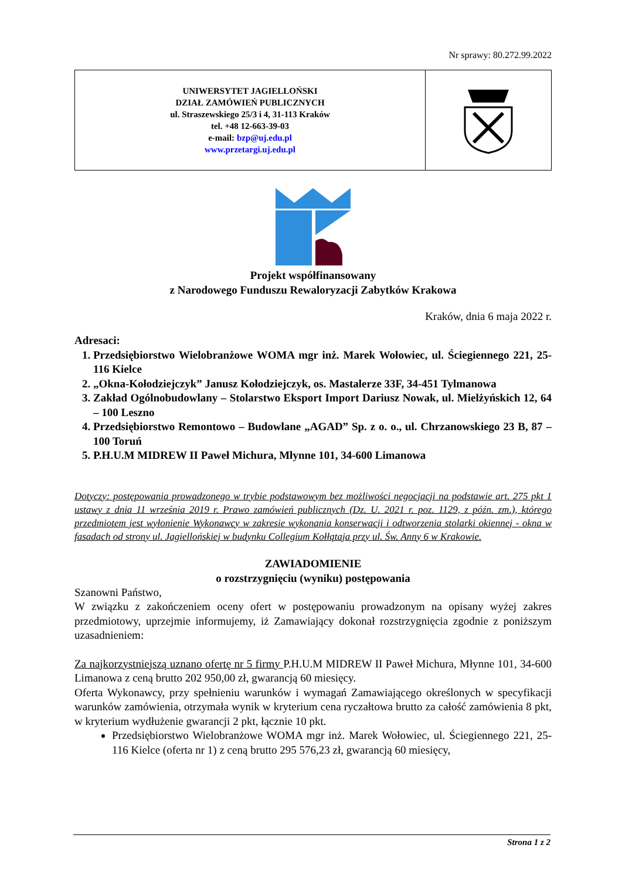Nr sprawy: 80.272.99.2022
| UNIWERSYTET JAGIELLOŃSKI DZIAŁ ZAMÓWIEŃ PUBLICZNYCH ul. Straszewskiego 25/3 i 4, 31-113 Kraków tel. +48 12-663-39-03 e-mail: bzp@uj.edu.pl www.przetargi.uj.edu.pl | |
Projekt współfinansowany
z Narodowego Funduszu Rewaloryzacji Zabytków Krakowa
Kraków, dnia 6 maja 2022 r.
Adresaci:
1. Przedsiębiorstwo Wielobranżowe WOMA mgr inż. Marek Wołowiec, ul. Ściegiennego 221, 25- 116 Kielce
2. „Okna-Kołodziejczyk” Janusz Kołodziejczyk, os. Mastalerze 33F, 34-451 Tylmanowa
3. Zakład Ogólnobudowlany – Stolarstwo Eksport Import Dariusz Nowak, ul. Mielżyńskich 12, 64 – 100 Leszno
4. Przedsiębiorstwo Remontowo – Budowlane „AGAD” Sp. z o. o., ul. Chrzanowskiego 23 B, 87 – 100 Toruń
5. P.H.U.M MIDREW II Paweł Michura, Młynne 101, 34-600 Limanowa
Dotyczy: postępowania prowadzonego w trybie podstawowym bez możliwości negocjacji na podstawie art. 275 pkt 1 ustawy z dnia 11 września 2019 r. Prawo zamówień publicznych (Dz. U. 2021 r. poz. 1129, z późn. zm.), którego przedmiotem jest wyłonienie Wykonawcy w zakresie wykonania konserwacji i odtworzenia stolarki okiennej - okna w fasadach od strony ul. Jagiellońskiej w budynku Collegium Kołłątaja przy ul. Św. Anny 6 w Krakowie.
ZAWIADOMIENIE
o rozstrzygnięciu (wyniku) postępowania
Szanowni Państwo,
W związku z zakończeniem oceny ofert w postępowaniu prowadzonym na opisany wyżej zakres przedmiotowy, uprzejmie informujemy, iż Zamawiający dokonał rozstrzygnięcia zgodnie z poniższym uzasadnieniem:
Za najkorzystniejszą uznano ofertę nr 5 firmy P.H.U.M MIDREW II Paweł Michura, Młynne 101, 34-600 Limanowa z ceną brutto 202 950,00 zł, gwarancją 60 miesięcy.
Oferta Wykonawcy, przy spełnieniu warunków i wymagań Zamawiającego określonych w specyfikacji warunków zamówienia, otrzymała wynik w kryterium cena ryczałtowa brutto za całość zamówienia 8 pkt, w kryterium wydłużenie gwarancji 2 pkt, łącznie 10 pkt.
Przedsiębiorstwo Wielobranżowe WOMA mgr inż. Marek Wołowiec, ul. Ściegiennego 221, 25- 116 Kielce (oferta nr 1) z ceną brutto 295 576,23 zł, gwarancją 60 miesięcy,
Strona 1 z 2